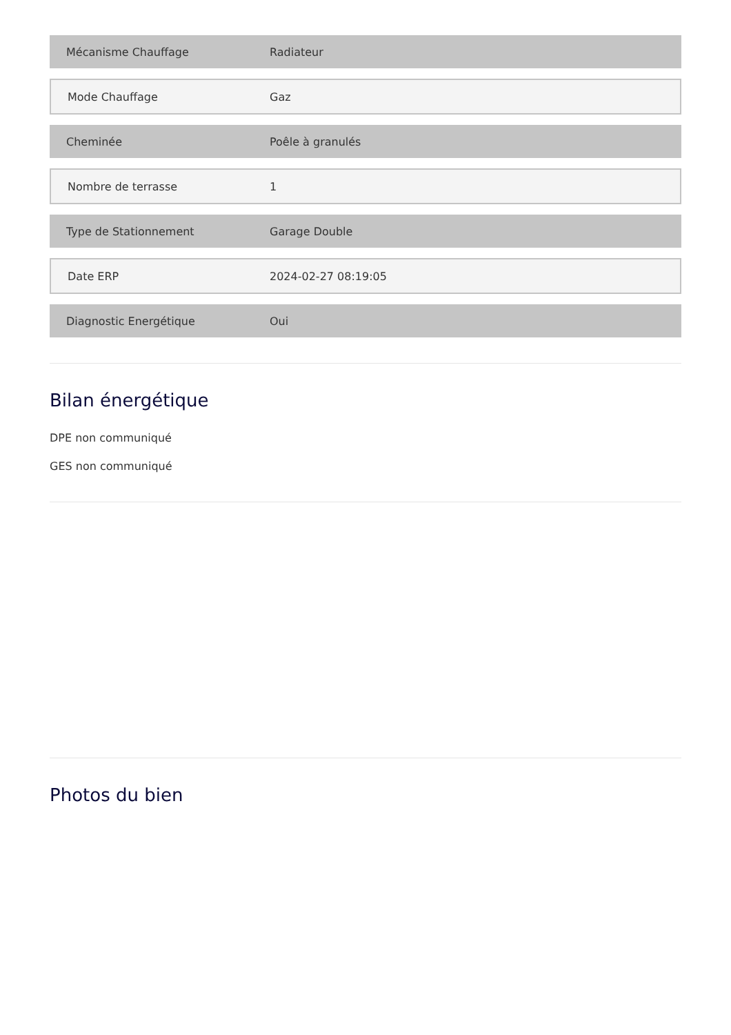| Mécanisme Chauffage | Radiateur |
| Mode Chauffage | Gaz |
| Cheminée | Poêle à granulés |
| Nombre de terrasse | 1 |
| Type de Stationnement | Garage Double |
| Date ERP | 2024-02-27 08:19:05 |
| Diagnostic Energétique | Oui |
Bilan énergétique
DPE non communiqué
GES non communiqué
Photos du bien